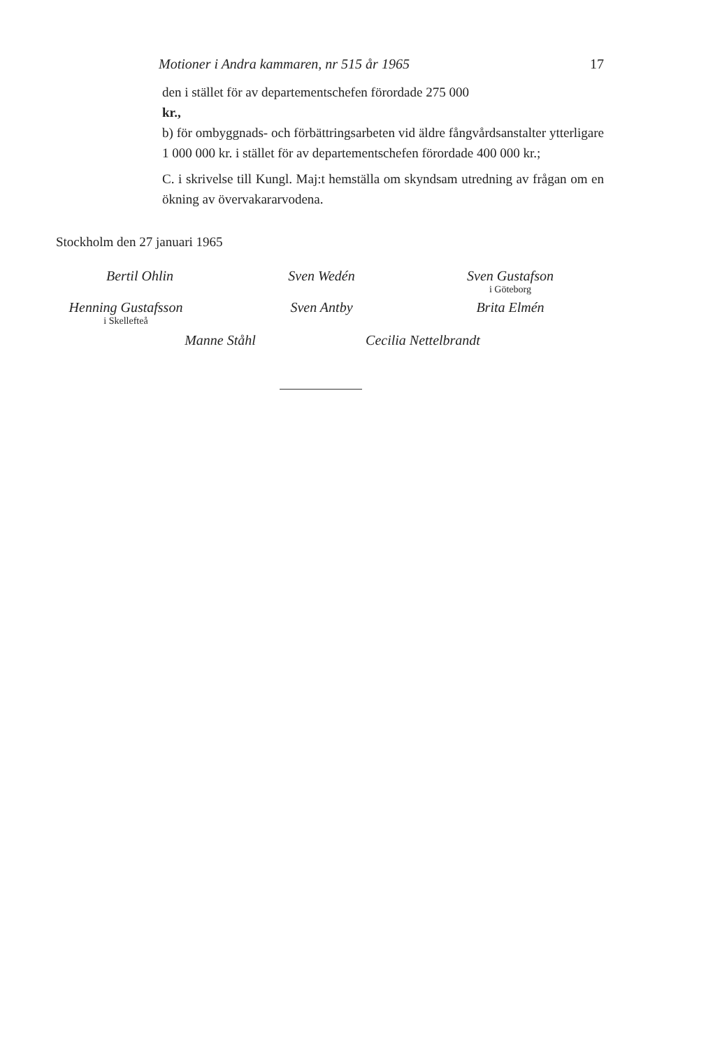Motioner i Andra kammaren, nr 515 år 1965 17
den i stället för av departementschefen förordade 275 000
kr.,
b) för ombyggnads- och förbättringsarbeten vid äldre fångvårdsanstalter ytterligare 1 000 000 kr. i stället för av departementschefen förordade 400 000 kr.;
C. i skrivelse till Kungl. Maj:t hemställa om skyndsam utredning av frågan om en ökning av övervakararvodena.
Stockholm den 27 januari 1965
Bertil Ohlin Sven Wedén Sven Gustafson
i Göteborg
Henning Gustafsson
i Skellefteå
Sven Antby Brita Elmén
Manne Ståhl Cecilia Nettelbrandt